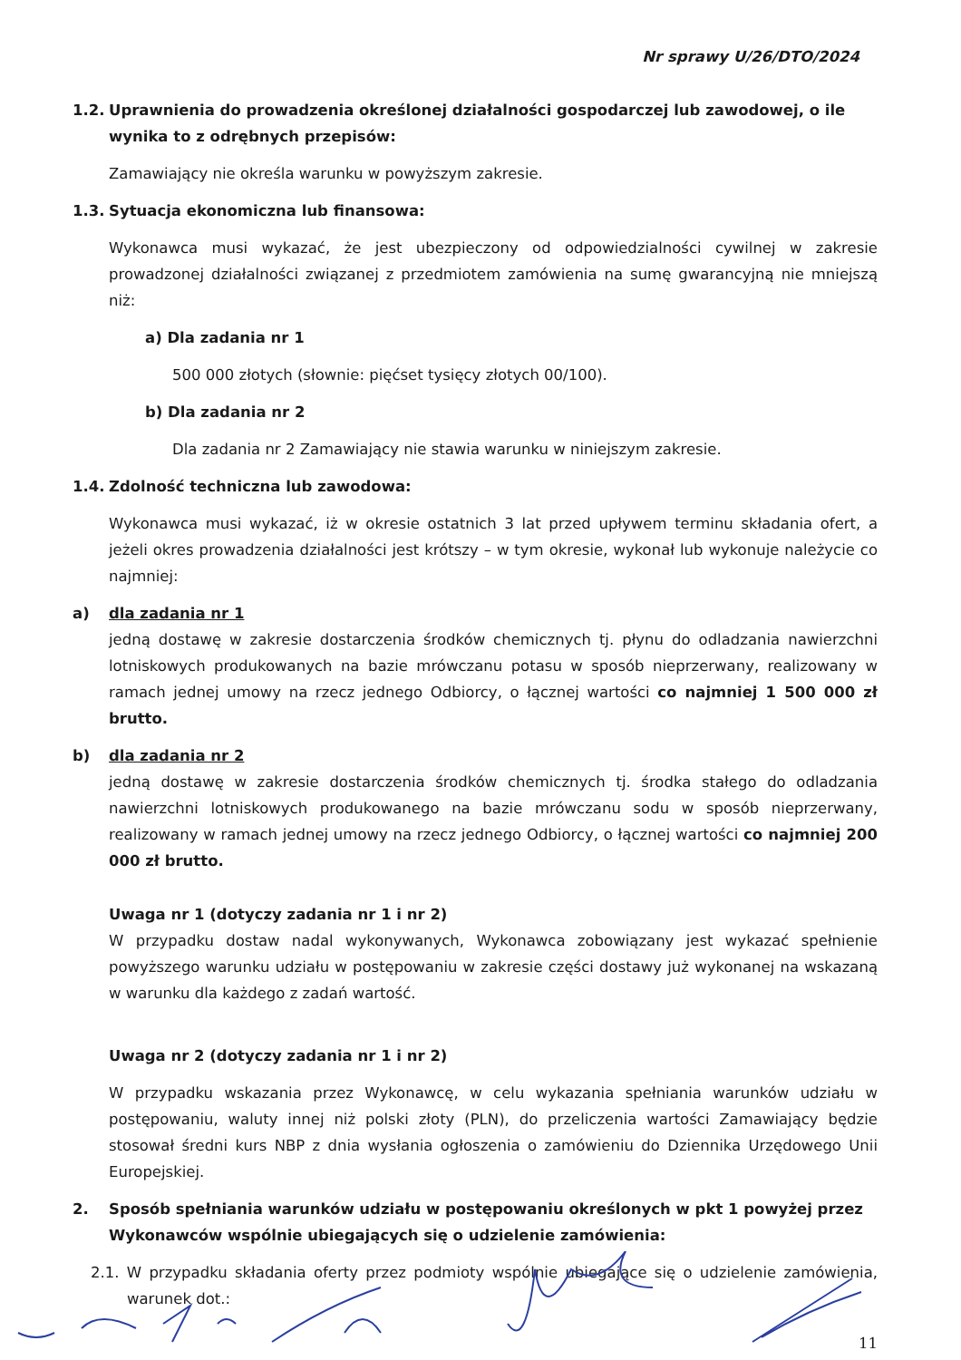Nr sprawy U/26/DTO/2024
1.2. Uprawnienia do prowadzenia określonej działalności gospodarczej lub zawodowej, o ile wynika to z odrębnych przepisów:
Zamawiający nie określa warunku w powyższym zakresie.
1.3. Sytuacja ekonomiczna lub finansowa:
Wykonawca musi wykazać, że jest ubezpieczony od odpowiedzialności cywilnej w zakresie prowadzonej działalności związanej z przedmiotem zamówienia na sumę gwarancyjną nie mniejszą niż:
a) Dla zadania nr 1
500 000 złotych (słownie: pięćset tysięcy złotych 00/100).
b) Dla zadania nr 2
Dla zadania nr 2 Zamawiający nie stawia warunku w niniejszym zakresie.
1.4. Zdolność techniczna lub zawodowa:
Wykonawca musi wykazać, iż w okresie ostatnich 3 lat przed upływem terminu składania ofert, a jeżeli okres prowadzenia działalności jest krótszy – w tym okresie, wykonał lub wykonuje należycie co najmniej:
a) dla zadania nr 1
jedną dostawę w zakresie dostarczenia środków chemicznych tj. płynu do odladzania nawierzchni lotniskowych produkowanych na bazie mrówczanu potasu w sposób nieprzerwany, realizowany w ramach jednej umowy na rzecz jednego Odbiorcy, o łącznej wartości co najmniej 1 500 000 zł brutto.
b) dla zadania nr 2
jedną dostawę w zakresie dostarczenia środków chemicznych tj. środka stałego do odladzania nawierzchni lotniskowych produkowanego na bazie mrówczanu sodu w sposób nieprzerwany, realizowany w ramach jednej umowy na rzecz jednego Odbiorcy, o łącznej wartości co najmniej 200 000 zł brutto.
Uwaga nr 1 (dotyczy zadania nr 1 i nr 2)
W przypadku dostaw nadal wykonywanych, Wykonawca zobowiązany jest wykazać spełnienie powyższego warunku udziału w postępowaniu w zakresie części dostawy już wykonanej na wskazaną w warunku dla każdego z zadań wartość.
Uwaga nr 2 (dotyczy zadania nr 1 i nr 2)
W przypadku wskazania przez Wykonawcę, w celu wykazania spełniania warunków udziału w postępowaniu, waluty innej niż polski złoty (PLN), do przeliczenia wartości Zamawiający będzie stosował średni kurs NBP z dnia wysłania ogłoszenia o zamówieniu do Dziennika Urzędowego Unii Europejskiej.
2. Sposób spełniania warunków udziału w postępowaniu określonych w pkt 1 powyżej przez Wykonawców wspólnie ubiegających się o udzielenie zamówienia:
2.1. W przypadku składania oferty przez podmioty wspólnie ubiegające się o udzielenie zamówienia, warunek dot.:
11